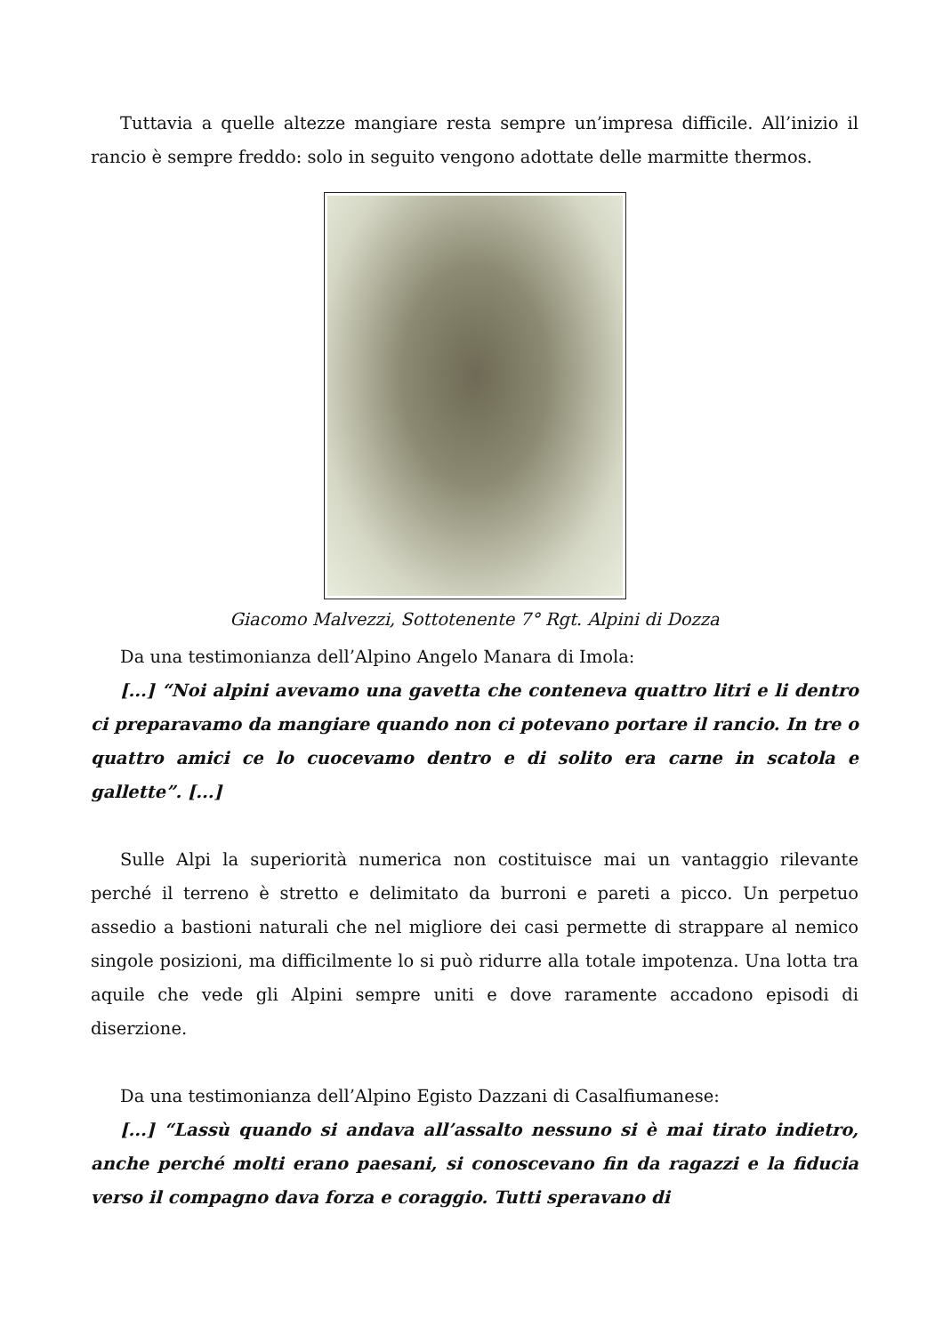Tuttavia a quelle altezze mangiare resta sempre un’impresa difficile. All’inizio il rancio è sempre freddo: solo in seguito vengono adottate delle marmitte thermos.
Giacomo Malvezzi, Sottotenente 7° Rgt. Alpini di Dozza
Da una testimonianza dell’Alpino Angelo Manara di Imola:
[...] “Noi alpini avevamo una gavetta che conteneva quattro litri e li dentro ci preparavamo da mangiare quando non ci potevano portare il rancio. In tre o quattro amici ce lo cuocevamo dentro e di solito era carne in scatola e gallette”. [...]
Sulle Alpi la superiorità numerica non costituisce mai un vantaggio rilevante perché il terreno è stretto e delimitato da burroni e pareti a picco. Un perpetuo assedio a bastioni naturali che nel migliore dei casi permette di strappare al nemico singole posizioni, ma difficilmente lo si può ridurre alla totale impotenza. Una lotta tra aquile che vede gli Alpini sempre uniti e dove raramente accadono episodi di diserzione.
Da una testimonianza dell’Alpino Egisto Dazzani di Casalfiumanese:
[...] “Lassù quando si andava all’assalto nessuno si è mai tirato indietro, anche perché molti erano paesani, si conoscevano fin da ragazzi e la fiducia verso il compagno dava forza e coraggio. Tutti speravano di